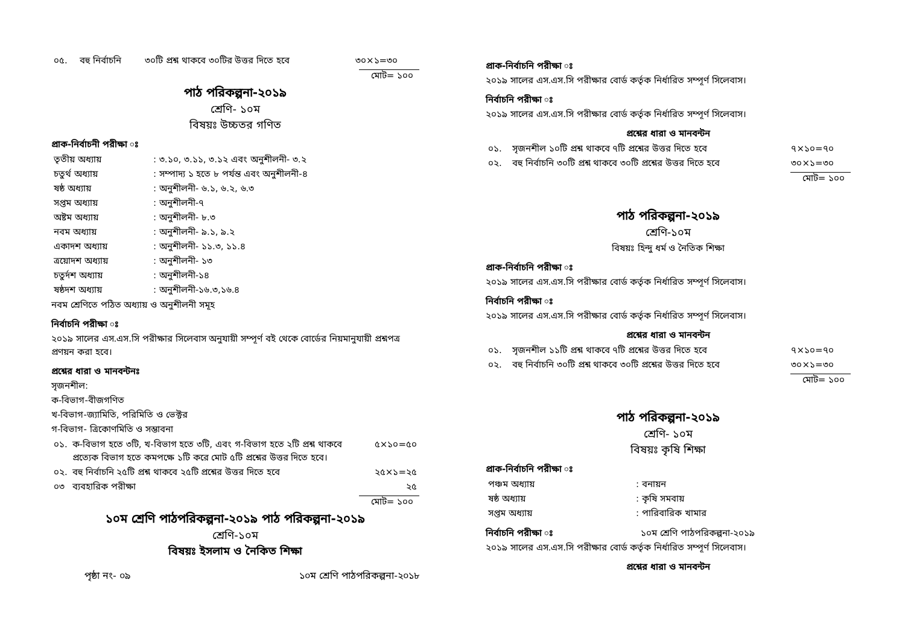| ০৫. | বহু নির্বাচনি | ৩০টি প্রশ্ন থাকবে ৩০টির উত্তর দিতে হবে | ৩০×১=৩০ |
মোট= ১০০
পাঠ পরিকল্পনা-২০১৯
শ্রেণি- ১০ম
বিষয়ঃ উচ্চতর গণিত
প্রাক-নির্বাচনী পরীক্ষা ঃ
| তৃতীয় অধ্যায় | : ৩.১০, ৩.১১, ৩.১২ এবং অনুশীলনী- ৩.২ |
| চতুর্থ অধ্যায় | : সম্পাদ্য ১ হতে ৮ পর্যন্ত এবং অনুশীলনী-৪ |
| ষষ্ঠ অধ্যায় | : অনুশীলনী- ৬.১, ৬.২, ৬.৩ |
| সপ্তম অধ্যায় | : অনুশীলনী-৭ |
| অষ্টম অধ্যায় | : অনুশীলনী- ৮.৩ |
| নবম অধ্যায় | : অনুশীলনী- ৯.১, ৯.২ |
| একাদশ অধ্যায় | : অনুশীলনী- ১১.৩, ১১.৪ |
| ত্রয়োদশ অধ্যায় | : অনুশীলনী- ১৩ |
| চতুর্দশ অধ্যায় | : অনুশীলনী-১৪ |
| ষষ্ঠদশ অধ্যায় | : অনুশীলনী-১৬.৩,১৬.৪ |
নবম শ্রেণিতে পঠিত অধ্যায় ও অনুশীলনী সমূহ
নির্বাচনি পরীক্ষা ঃ
২০১৯ সালের এস.এস.সি পরীক্ষার সিলেবাস অনুযায়ী সম্পূর্ণ বই থেকে বোর্ডের নিয়মানুযায়ী প্রশ্নপত্র প্রণয়ন করা হবে।
প্রশ্নের ধারা ও মানবন্টনঃ
সৃজনশীল:
ক-বিভাগ-বীজগণিত
খ-বিভাগ-জ্যামিতি, পরিমিতি ও ভেক্টর
গ-বিভাগ- ত্রিকোণমিতি ও সম্ভাবনা
| ০১. | ক-বিভাগ হতে ৩টি, খ-বিভাগ হতে ৩টি, এবং গ-বিভাগ হতে ২টি প্রশ্ন থাকবে প্রত্যেক বিভাগ হতে কমপক্ষে ১টি করে মোট ৫টি প্রশ্নের উত্তর দিতে হবে। | ৫×১০=৫০ |
| ০২. | বহু নির্বাচনি ২৫টি প্রশ্ন থাকবে ২৫টি প্রশ্নের উত্তর দিতে হবে | ২৫×১=২৫ |
| ০৩ | ব্যবহারিক পরীক্ষা | ২৫ |
মোট= ১০০
১০ম শ্রেণি পাঠপরিকল্পনা-২০১৯ পাঠ পরিকল্পনা-২০১৯
শ্রেণি-১০ম
বিষয়ঃ ইসলাম ও নৈকিত শিক্ষা
পৃষ্ঠা নং- ০৯ ১০ম শ্রেণি পাঠপরিকল্পনা-২০১৮
প্রাক-নির্বাচনি পরীক্ষা ঃ
২০১৯ সালের এস.এস.সি পরীক্ষার বোর্ড কর্তৃক নির্ধারিত সম্পূর্ণ সিলেবাস।
নির্বাচনি পরীক্ষা ঃ
২০১৯ সালের এস.এস.সি পরীক্ষার বোর্ড কর্তৃক নির্ধারিত সম্পূর্ণ সিলেবাস।
প্রশ্নের ধারা ও মানবন্টন
| ০১. | সৃজনশীল ১০টি প্রশ্ন থাকবে ৭টি প্রশ্নের উত্তর দিতে হবে | ৭×১০=৭০ |
| ০২. | বহু নির্বাচনি ৩০টি প্রশ্ন থাকবে ৩০টি প্রশ্নের উত্তর দিতে হবে | ৩০×১=৩০ |
মোট= ১০০
পাঠ পরিকল্পনা-২০১৯
শ্রেণি-১০ম
বিষয়ঃ হিন্দু ধর্ম ও নৈতিক শিক্ষা
প্রাক-নির্বাচনি পরীক্ষা ঃ
২০১৯ সালের এস.এস.সি পরীক্ষার বোর্ড কর্তৃক নির্ধারিত সম্পূর্ণ সিলেবাস।
নির্বাচনি পরীক্ষা ঃ
২০১৯ সালের এস.এস.সি পরীক্ষার বোর্ড কর্তৃক নির্ধারিত সম্পূর্ণ সিলেবাস।
প্রশ্নের ধারা ও মানবন্টন
| ০১. | সৃজনশীল ১১টি প্রশ্ন থাকবে ৭টি প্রশ্নের উত্তর দিতে হবে | ৭×১০=৭০ |
| ০২. | বহু নির্বাচনি ৩০টি প্রশ্ন থাকবে ৩০টি প্রশ্নের উত্তর দিতে হবে | ৩০×১=৩০ |
মোট= ১০০
পাঠ পরিকল্পনা-২০১৯
শ্রেণি- ১০ম
বিষয়ঃ কৃষি শিক্ষা
প্রাক-নির্বাচনি পরীক্ষা ঃ
| পঞ্চম অধ্যায় | : বনায়ন |
| ষষ্ঠ অধ্যায় | : কৃষি সমবায় |
| সপ্তম অধ্যায় | : পারিবারিক খামার |
নির্বাচনি পরীক্ষা ঃ ১০ম শ্রেণি পাঠপরিকল্পনা-২০১৯
২০১৯ সালের এস.এস.সি পরীক্ষার বোর্ড কর্তৃক নির্ধারিত সম্পূর্ণ সিলেবাস।
প্রশ্নের ধারা ও মানবন্টন